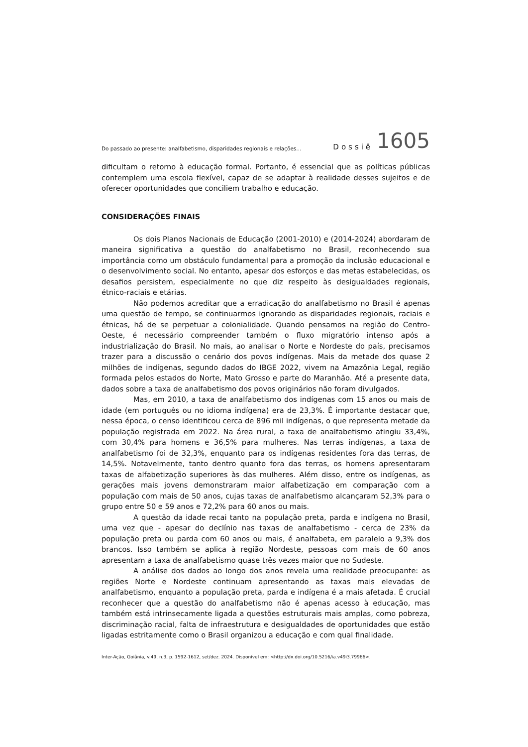Do passado ao presente: analfabetismo, disparidades regionais e relações... Dossiê 1605
dificultam o retorno à educação formal. Portanto, é essencial que as políticas públicas contemplem uma escola flexível, capaz de se adaptar à realidade desses sujeitos e de oferecer oportunidades que conciliem trabalho e educação.
CONSIDERAÇÕES FINAIS
Os dois Planos Nacionais de Educação (2001-2010) e (2014-2024) abordaram de maneira significativa a questão do analfabetismo no Brasil, reconhecendo sua importância como um obstáculo fundamental para a promoção da inclusão educacional e o desenvolvimento social. No entanto, apesar dos esforços e das metas estabelecidas, os desafios persistem, especialmente no que diz respeito às desigualdades regionais, étnico-raciais e etárias.
Não podemos acreditar que a erradicação do analfabetismo no Brasil é apenas uma questão de tempo, se continuarmos ignorando as disparidades regionais, raciais e étnicas, há de se perpetuar a colonialidade. Quando pensamos na região do Centro-Oeste, é necessário compreender também o fluxo migratório intenso após a industrialização do Brasil. No mais, ao analisar o Norte e Nordeste do país, precisamos trazer para a discussão o cenário dos povos indígenas. Mais da metade dos quase 2 milhões de indígenas, segundo dados do IBGE 2022, vivem na Amazônia Legal, região formada pelos estados do Norte, Mato Grosso e parte do Maranhão. Até a presente data, dados sobre a taxa de analfabetismo dos povos originários não foram divulgados.
Mas, em 2010, a taxa de analfabetismo dos indígenas com 15 anos ou mais de idade (em português ou no idioma indígena) era de 23,3%. É importante destacar que, nessa época, o censo identificou cerca de 896 mil indígenas, o que representa metade da população registrada em 2022. Na área rural, a taxa de analfabetismo atingiu 33,4%, com 30,4% para homens e 36,5% para mulheres. Nas terras indígenas, a taxa de analfabetismo foi de 32,3%, enquanto para os indígenas residentes fora das terras, de 14,5%. Notavelmente, tanto dentro quanto fora das terras, os homens apresentaram taxas de alfabetização superiores às das mulheres. Além disso, entre os indígenas, as gerações mais jovens demonstraram maior alfabetização em comparação com a população com mais de 50 anos, cujas taxas de analfabetismo alcançaram 52,3% para o grupo entre 50 e 59 anos e 72,2% para 60 anos ou mais.
A questão da idade recai tanto na população preta, parda e indígena no Brasil, uma vez que - apesar do declínio nas taxas de analfabetismo - cerca de 23% da população preta ou parda com 60 anos ou mais, é analfabeta, em paralelo a 9,3% dos brancos. Isso também se aplica à região Nordeste, pessoas com mais de 60 anos apresentam a taxa de analfabetismo quase três vezes maior que no Sudeste.
A análise dos dados ao longo dos anos revela uma realidade preocupante: as regiões Norte e Nordeste continuam apresentando as taxas mais elevadas de analfabetismo, enquanto a população preta, parda e indígena é a mais afetada. É crucial reconhecer que a questão do analfabetismo não é apenas acesso à educação, mas também está intrinsecamente ligada a questões estruturais mais amplas, como pobreza, discriminação racial, falta de infraestrutura e desigualdades de oportunidades que estão ligadas estritamente como o Brasil organizou a educação e com qual finalidade.
Inter-Ação, Goiânia, v.49, n.3, p. 1592-1612, set/dez. 2024. Disponível em: <http://dx.doi.org/10.5216/ia.v49i3.79966>.